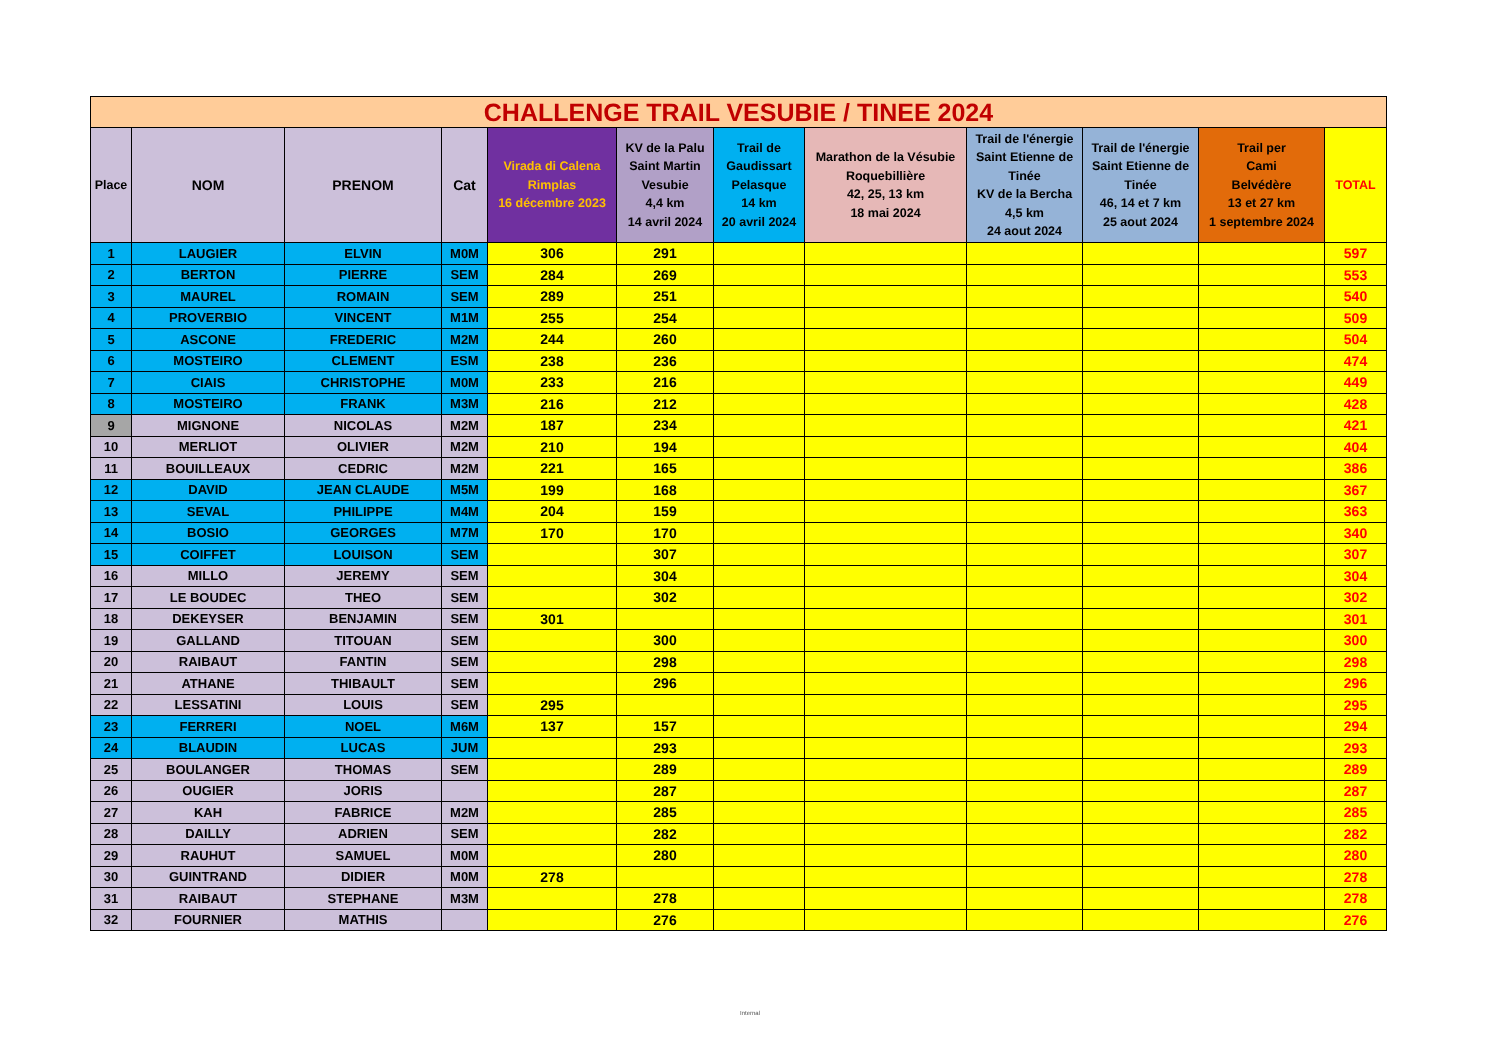| CHALLENGE TRAIL VESUBIE / TINEE 2024 | | | | | | | | | | | |
| --- | --- | --- | --- | --- | --- | --- | --- | --- | --- | --- | --- |
| Place | NOM | PRENOM | Cat | Virada di Calena Rimplas 16 décembre 2023 | KV de la Palu Saint Martin Vesubie 4,4 km 14 avril 2024 | Trail de Gaudissart Pelasque 14 km 20 avril 2024 | Marathon de la Vésubie Roquebillière 42, 25, 13 km 18 mai 2024 | Trail de l'énergie Saint Etienne de Tinée KV de la Bercha 4,5 km 24 aout 2024 | Trail de l'énergie Saint Etienne de Tinée 46, 14 et 7 km 25 aout 2024 | Trail per Cami Belvédère 13 et 27 km 1 septembre 2024 | TOTAL |
| 1 | LAUGIER | ELVIN | M0M | 306 | 291 | | | | | | 597 |
| 2 | BERTON | PIERRE | SEM | 284 | 269 | | | | | | 553 |
| 3 | MAUREL | ROMAIN | SEM | 289 | 251 | | | | | | 540 |
| 4 | PROVERBIO | VINCENT | M1M | 255 | 254 | | | | | | 509 |
| 5 | ASCONE | FREDERIC | M2M | 244 | 260 | | | | | | 504 |
| 6 | MOSTEIRO | CLEMENT | ESM | 238 | 236 | | | | | | 474 |
| 7 | CIAIS | CHRISTOPHE | M0M | 233 | 216 | | | | | | 449 |
| 8 | MOSTEIRO | FRANK | M3M | 216 | 212 | | | | | | 428 |
| 9 | MIGNONE | NICOLAS | M2M | 187 | 234 | | | | | | 421 |
| 10 | MERLIOT | OLIVIER | M2M | 210 | 194 | | | | | | 404 |
| 11 | BOUILLEAUX | CEDRIC | M2M | 221 | 165 | | | | | | 386 |
| 12 | DAVID | JEAN CLAUDE | M5M | 199 | 168 | | | | | | 367 |
| 13 | SEVAL | PHILIPPE | M4M | 204 | 159 | | | | | | 363 |
| 14 | BOSIO | GEORGES | M7M | 170 | 170 | | | | | | 340 |
| 15 | COIFFET | LOUISON | SEM | | 307 | | | | | | 307 |
| 16 | MILLO | JEREMY | SEM | | 304 | | | | | | 304 |
| 17 | LE BOUDEC | THEO | SEM | | 302 | | | | | | 302 |
| 18 | DEKEYSER | BENJAMIN | SEM | 301 | | | | | | | 301 |
| 19 | GALLAND | TITOUAN | SEM | | 300 | | | | | | 300 |
| 20 | RAIBAUT | FANTIN | SEM | | 298 | | | | | | 298 |
| 21 | ATHANE | THIBAULT | SEM | | 296 | | | | | | 296 |
| 22 | LESSATINI | LOUIS | SEM | 295 | | | | | | | 295 |
| 23 | FERRERI | NOEL | M6M | 137 | 157 | | | | | | 294 |
| 24 | BLAUDIN | LUCAS | JUM | | 293 | | | | | | 293 |
| 25 | BOULANGER | THOMAS | SEM | | 289 | | | | | | 289 |
| 26 | OUGIER | JORIS | | | 287 | | | | | | 287 |
| 27 | KAH | FABRICE | M2M | | 285 | | | | | | 285 |
| 28 | DAILLY | ADRIEN | SEM | | 282 | | | | | | 282 |
| 29 | RAUHUT | SAMUEL | M0M | | 280 | | | | | | 280 |
| 30 | GUINTRAND | DIDIER | M0M | 278 | | | | | | | 278 |
| 31 | RAIBAUT | STEPHANE | M3M | | 278 | | | | | | 278 |
| 32 | FOURNIER | MATHIS | | | 276 | | | | | | 276 |
Internal